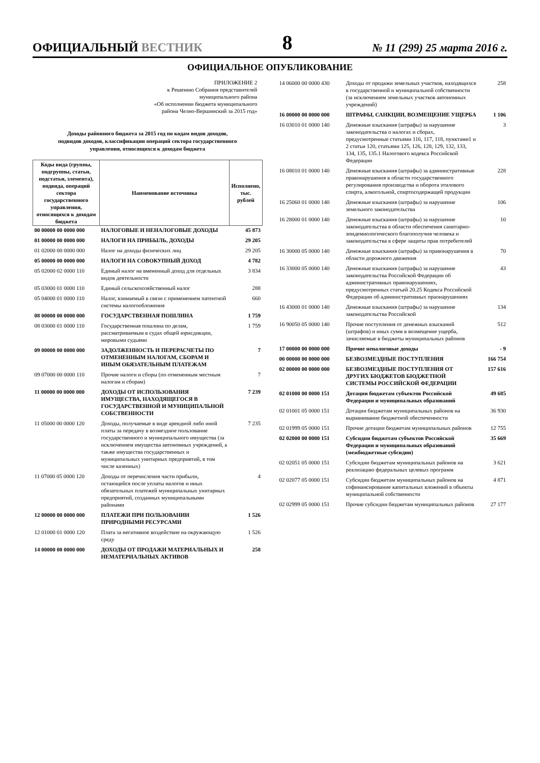ОФИЦИАЛЬНЫЙ ВЕСТНИК
8
№ 11 (299) 25 марта 2016 г.
ОФИЦИАЛЬНОЕ ОПУБЛИКОВАНИЕ
ПРИЛОЖЕНИЕ 2
к Решению Собрания представителей
муниципального района
«Об исполнении бюджета муниципального
района Челно-Вершинский за 2015 год»
Доходы районного бюджета за 2015 год по кодам видов доходов,
подвидов доходов, классификации операций сектора государственного
управления, относящихся к доходам бюджета
| Коды вида (группы, подгруппы, статьи, подстатьи, элемента), подвида, операций сектора государственного управления, относящихся к доходам бюджета | Наименование источника | Исполнено, тыс. рублей |
| --- | --- | --- |
| 00 00000 00 0000 000 | НАЛОГОВЫЕ И НЕНАЛОГОВЫЕ ДОХОДЫ | 45 873 |
| 01 00000 00 0000 000 | НАЛОГИ НА ПРИБЫЛЬ, ДОХОДЫ | 29 205 |
| 01 02000 00 0000 000 | Налог на доходы физических лиц | 29 205 |
| 05 00000 00 0000 000 | НАЛОГИ НА СОВОКУПНЫЙ ДОХОД | 4 782 |
| 05 02000 02 0000 110 | Единый налог на вмененный доход для отдельных видов деятельности | 3 834 |
| 05 03000 01 0000 110 | Единый сельскохозяйственный налог | 288 |
| 05 04000 01 0000 110 | Налог, взимаемый в связи с применением патентной системы налогообложения | 660 |
| 08 00000 00 0000 000 | ГОСУДАРСТВЕННАЯ ПОШЛИНА | 1 759 |
| 08 03000 01 0000 110 | Государственная пошлина по делам, рассматриваемым в судах общей юрисдикции, мировыми судьями | 1 759 |
| 09 00000 00 0000 000 | ЗАДОЛЖЕННОСТЬ И ПЕРЕРАСЧЕТЫ ПО ОТМЕНЕННЫМ НАЛОГАМ, СБОРАМ И ИНЫМ ОБЯЗАТЕЛЬНЫМ ПЛАТЕЖАМ | 7 |
| 09 07000 00 0000 110 | Прочие налоги и сборы (по отмененным местным налогам и сборам) | 7 |
| 11 00000 00 0000 000 | ДОХОДЫ ОТ ИСПОЛЬЗОВАНИЯ ИМУЩЕСТВА, НАХОДЯЩЕГОСЯ В ГОСУДАРСТВЕННОЙ И МУНИЦИПАЛЬНОЙ СОБСТВЕННОСТИ | 7 239 |
| 11 05000 00 0000 120 | Доходы, получаемые в виде арендной либо иной платы за передачу в возмездное пользование государственного и муниципального имущества (за исключением имущества автономных учреждений, а также имущества государственных и муниципальных унитарных предприятий, в том числе казенных) | 7 235 |
| 11 07000 05 0000 120 | Доходы от перечисления части прибыли, остающейся после уплаты налогов и иных обязательных платежей муниципальных унитарных предприятий, созданных муниципальными районами | 4 |
| 12 00000 00 0000 000 | ПЛАТЕЖИ ПРИ ПОЛЬЗОВАНИИ ПРИРОДНЫМИ РЕСУРСАМИ | 1 526 |
| 12 01000 01 0000 120 | Плата за негативное воздействие на окружающую среду | 1 526 |
| 14 00000 00 0000 000 | ДОХОДЫ ОТ ПРОДАЖИ МАТЕРИАЛЬНЫХ И НЕМАТЕРИАЛЬНЫХ АКТИВОВ | 258 |
| 14 06000 00 0000 430 | Доходы от продажи земельных участков, находящихся в государственной и муниципальной собственности (за исключением земельных участков автономных учреждений) | 258 |
| 16 00000 00 0000 000 | ШТРАФЫ, САНКЦИИ, ВОЗМЕЩЕНИЕ УЩЕРБА | 1 106 |
| 16 03010 01 0000 140 | Денежные взыскания (штрафы) за нарушение законодательства о налогах и сборах, предусмотренные статьями 116, 117, 118, пунктами1 и 2 статьи 120, статьями 125, 126, 128, 129, 132, 133, 134, 135, 135.1 Налогового кодекса Российской Федерации | 3 |
| 16 08010 01 0000 140 | Денежные взыскания (штрафы) за административные правонарушения в области государственного регулирования производства и оборота этилового спирта, алкогольной, спиртосодержащей продукции | 228 |
| 16 25060 01 0000 140 | Денежные взыскания (штрафы) за нарушение земельного законодательства | 106 |
| 16 28000 01 0000 140 | Денежные взыскания (штрафы) за нарушение законодательства в области обеспечения санитарно-эпидемиологического благополучия человека и законодательства в сфере защиты прав потребителей | 10 |
| 16 30000 05 0000 140 | Денежные взыскания (штрафы) за правонарушения в области дорожного движения | 70 |
| 16 33000 05 0000 140 | Денежные взыскания (штрафы) за нарушение законодательства Российской Федерации об административных правонарушениях, предусмотренных статьей 20.25 Кодекса Российской Федерации об административных праонарушениях | 43 |
| 16 43000 01 0000 140 | Денежные взыскания (штрафы) за нарушение законодательства Российской | 134 |
| 16 90050 05 0000 140 | Прочие поступления от денежных взысканий (штрафов) и иных сумм в возмещение ущерба, зачисляемые в бюджеты муниципальных районов | 512 |
| 17 00000 00 0000 000 | Прочие неналоговые доходы | - 9 |
| 00 00000 00 0000 000 | БЕЗВОЗМЕЗДНЫЕ ПОСТУПЛЕНИЯ | 166 754 |
| 02 00000 00 0000 000 | БЕЗВОЗМЕЗДНЫЕ ПОСТУПЛЕНИЯ ОТ ДРУГИХ БЮДЖЕТОВ БЮДЖЕТНОЙ СИСТЕМЫ РОССИЙСКОЙ ФЕДЕРАЦИИ | 157 616 |
| 02 01000 00 0000 151 | Дотации бюджетам субъектов Российской Федерации и муниципальных образований | 49 685 |
| 02 01001 05 0000 151 | Дотации бюджетам муниципальных районов на выравнивание бюджетной обеспеченности | 36 930 |
| 02 01999 05 0000 151 | Прочие дотации бюджетам муниципальных районов | 12 755 |
| 02 02000 00 0000 151 | Субсидии бюджетам субъектов Российской Федерации и муниципальных образований (межбюджетные субсидии) | 35 669 |
| 02 02051 05 0000 151 | Субсидии бюджетам муниципальных районов на реализацию федеральных целевых программ | 3 621 |
| 02 02077 05 0000 151 | Субсидии бюджетам муниципальных районов на софинансирование капитальных вложений в объекты муниципальной собственности | 4 871 |
| 02 02999 05 0000 151 | Прочие субсидии бюджетам муниципальных районов | 27 177 |